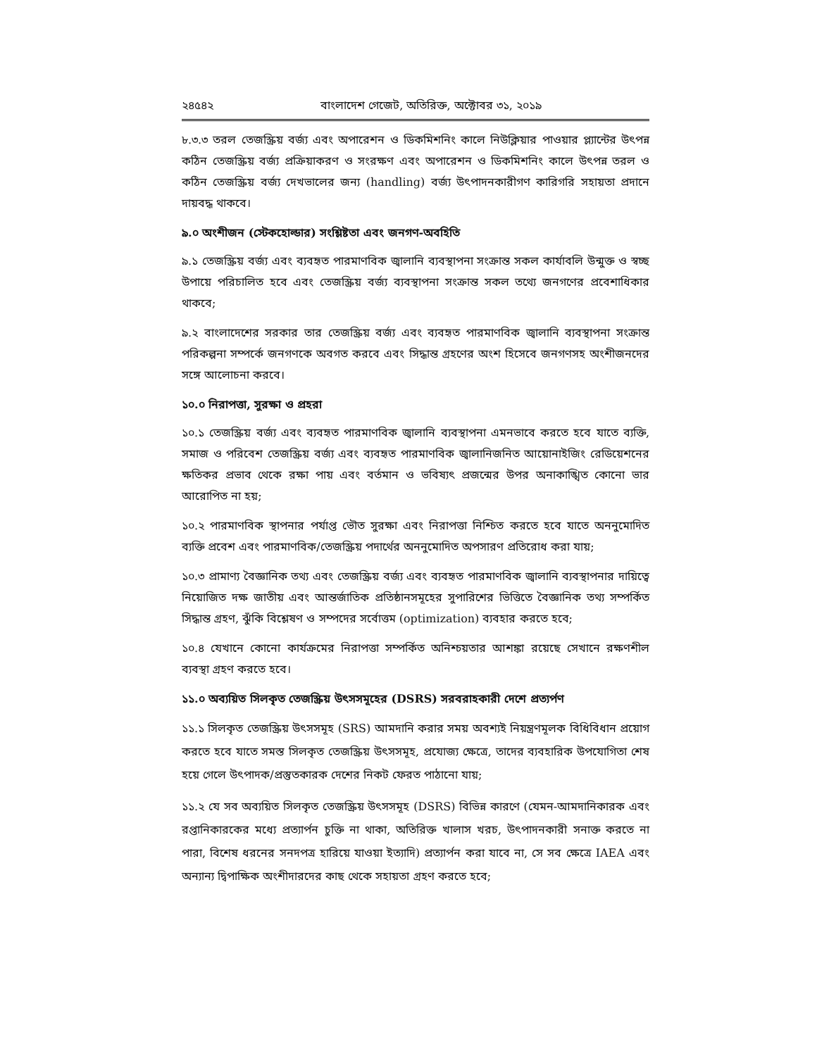২৪৫৪২ বাংলাদেশ গেজেট, অতিরিক্ত, অক্টোবর ৩১, ২০১৯
৮.৩.৩ তরল তেজস্ক্রিয় বর্জ্য এবং অপারেশন ও ডিকমিশনিং কালে নিউক্লিয়ার পাওয়ার প্ল্যান্টের উৎপন্ন কঠিন তেজস্ক্রিয় বর্জ্য প্রক্রিয়াকরণ ও সংরক্ষণ এবং অপারেশন ও ডিকমিশনিং কালে উৎপন্ন তরল ও কঠিন তেজস্ক্রিয় বর্জ্য দেখভালের জন্য (handling) বর্জ্য উৎপাদনকারীগণ কারিগরি সহায়তা প্রদানে দায়বদ্ধ থাকবে।
৯.০ অংশীজন (স্টেকহোল্ডার) সংশ্লিষ্টতা এবং জনগণ-অবহিতি
৯.১ তেজস্ক্রিয় বর্জ্য এবং ব্যবহৃত পারমাণবিক জ্বালানি ব্যবস্থাপনা সংক্রান্ত সকল কার্যাবলি উন্মুক্ত ও স্বচ্ছ উপায়ে পরিচালিত হবে এবং তেজস্ক্রিয় বর্জ্য ব্যবস্থাপনা সংক্রান্ত সকল তথ্যে জনগণের প্রবেশাধিকার থাকবে;
৯.২ বাংলাদেশের সরকার তার তেজস্ক্রিয় বর্জ্য এবং ব্যবহৃত পারমাণবিক জ্বালানি ব্যবস্থাপনা সংক্রান্ত পরিকল্পনা সম্পর্কে জনগণকে অবগত করবে এবং সিদ্ধান্ত গ্রহণের অংশ হিসেবে জনগণসহ অংশীজনদের সঙ্গে আলোচনা করবে।
১০.০ নিরাপত্তা, সুরক্ষা ও প্রহরা
১০.১ তেজস্ক্রিয় বর্জ্য এবং ব্যবহৃত পারমাণবিক জ্বালানি ব্যবস্থাপনা এমনভাবে করতে হবে যাতে ব্যক্তি, সমাজ ও পরিবেশ তেজস্ক্রিয় বর্জ্য এবং ব্যবহৃত পারমাণবিক জ্বালানিজনিত আয়োনাইজিং রেডিয়েশনের ক্ষতিকর প্রভাব থেকে রক্ষা পায় এবং বর্তমান ও ভবিষ্যৎ প্রজন্মের উপর অনাকাঙ্খিত কোনো ভার আরোপিত না হয়;
১০.২ পারমাণবিক স্থাপনার পর্যাপ্ত ভৌত সুরক্ষা এবং নিরাপত্তা নিশ্চিত করতে হবে যাতে অননুমোদিত ব্যক্তি প্রবেশ এবং পারমাণবিক/তেজস্ক্রিয় পদার্থের অননুমোদিত অপসারণ প্রতিরোধ করা যায়;
১০.৩ প্রামাণ্য বৈজ্ঞানিক তথ্য এবং তেজস্ক্রিয় বর্জ্য এবং ব্যবহৃত পারমাণবিক জ্বালানি ব্যবস্থাপনার দায়িত্বে নিয়োজিত দক্ষ জাতীয় এবং আন্তর্জাতিক প্রতিষ্ঠানসমূহের সুপারিশের ভিত্তিতে বৈজ্ঞানিক তথ্য সম্পর্কিত সিদ্ধান্ত গ্রহণ, ঝুঁকি বিশ্লেষণ ও সম্পদের সর্বোত্তম (optimization) ব্যবহার করতে হবে;
১০.৪ যেখানে কোনো কার্যক্রমের নিরাপত্তা সম্পর্কিত অনিশ্চয়তার আশঙ্কা রয়েছে সেখানে রক্ষণশীল ব্যবস্থা গ্রহণ করতে হবে।
১১.০ অব্যয়িত সিলকৃত তেজস্ক্রিয় উৎসসমূহের (DSRS) সরবরাহকারী দেশে প্রত্যর্পণ
১১.১ সিলকৃত তেজস্ক্রিয় উৎসসমূহ (SRS) আমদানি করার সময় অবশ্যই নিয়ন্ত্রণমূলক বিধিবিধান প্রয়োগ করতে হবে যাতে সমস্ত সিলকৃত তেজস্ক্রিয় উৎসসমূহ, প্রযোজ্য ক্ষেত্রে, তাদের ব্যবহারিক উপযোগিতা শেষ হয়ে গেলে উৎপাদক/প্রস্তুতকারক দেশের নিকট ফেরত পাঠানো যায়;
১১.২ যে সব অব্যয়িত সিলকৃত তেজস্ক্রিয় উৎসসমূহ (DSRS) বিভিন্ন কারণে (যেমন-আমদানিকারক এবং রপ্তানিকারকের মধ্যে প্রত্যার্পন চুক্তি না থাকা, অতিরিক্ত খালাস খরচ, উৎপাদনকারী সনাক্ত করতে না পারা, বিশেষ ধরনের সনদপত্র হারিয়ে যাওয়া ইত্যাদি) প্রত্যার্পন করা যাবে না, সে সব ক্ষেত্রে IAEA এবং অন্যান্য দ্বিপাক্ষিক অংশীদারদের কাছ থেকে সহায়তা গ্রহণ করতে হবে;